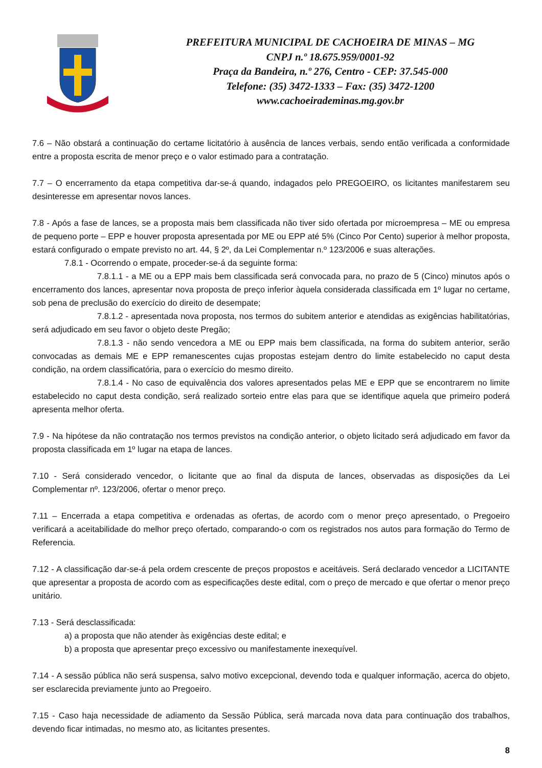PREFEITURA MUNICIPAL DE CACHOEIRA DE MINAS – MG
CNPJ n.º 18.675.959/0001-92
Praça da Bandeira, n.º 276, Centro - CEP: 37.545-000
Telefone: (35) 3472-1333 – Fax: (35) 3472-1200
www.cachoeirademinas.mg.gov.br
7.6 – Não obstará a continuação do certame licitatório à ausência de lances verbais, sendo então verificada a conformidade entre a proposta escrita de menor preço e o valor estimado para a contratação.
7.7 – O encerramento da etapa competitiva dar-se-á quando, indagados pelo PREGOEIRO, os licitantes manifestarem seu desinteresse em apresentar novos lances.
7.8 - Após a fase de lances, se a proposta mais bem classificada não tiver sido ofertada por microempresa – ME ou empresa de pequeno porte – EPP e houver proposta apresentada por ME ou EPP até 5% (Cinco Por Cento) superior à melhor proposta, estará configurado o empate previsto no art. 44, § 2º, da Lei Complementar n.º 123/2006 e suas alterações.
7.8.1 - Ocorrendo o empate, proceder-se-á da seguinte forma:
7.8.1.1 - a ME ou a EPP mais bem classificada será convocada para, no prazo de 5 (Cinco) minutos após o encerramento dos lances, apresentar nova proposta de preço inferior àquela considerada classificada em 1º lugar no certame, sob pena de preclusão do exercício do direito de desempate;
7.8.1.2 - apresentada nova proposta, nos termos do subitem anterior e atendidas as exigências habilitatórias, será adjudicado em seu favor o objeto deste Pregão;
7.8.1.3 - não sendo vencedora a ME ou EPP mais bem classificada, na forma do subitem anterior, serão convocadas as demais ME e EPP remanescentes cujas propostas estejam dentro do limite estabelecido no caput desta condição, na ordem classificatória, para o exercício do mesmo direito.
7.8.1.4 - No caso de equivalência dos valores apresentados pelas ME e EPP que se encontrarem no limite estabelecido no caput desta condição, será realizado sorteio entre elas para que se identifique aquela que primeiro poderá apresenta melhor oferta.
7.9 - Na hipótese da não contratação nos termos previstos na condição anterior, o objeto licitado será adjudicado em favor da proposta classificada em 1º lugar na etapa de lances.
7.10 - Será considerado vencedor, o licitante que ao final da disputa de lances, observadas as disposições da Lei Complementar nº. 123/2006, ofertar o menor preço.
7.11 – Encerrada a etapa competitiva e ordenadas as ofertas, de acordo com o menor preço apresentado, o Pregoeiro verificará a aceitabilidade do melhor preço ofertado, comparando-o com os registrados nos autos para formação do Termo de Referencia.
7.12 - A classificação dar-se-á pela ordem crescente de preços propostos e aceitáveis. Será declarado vencedor a LICITANTE que apresentar a proposta de acordo com as especificações deste edital, com o preço de mercado e que ofertar o menor preço unitário.
7.13 - Será desclassificada:
a) a proposta que não atender às exigências deste edital; e
b) a proposta que apresentar preço excessivo ou manifestamente inexequível.
7.14 - A sessão pública não será suspensa, salvo motivo excepcional, devendo toda e qualquer informação, acerca do objeto, ser esclarecida previamente junto ao Pregoeiro.
7.15 - Caso haja necessidade de adiamento da Sessão Pública, será marcada nova data para continuação dos trabalhos, devendo ficar intimadas, no mesmo ato, as licitantes presentes.
8